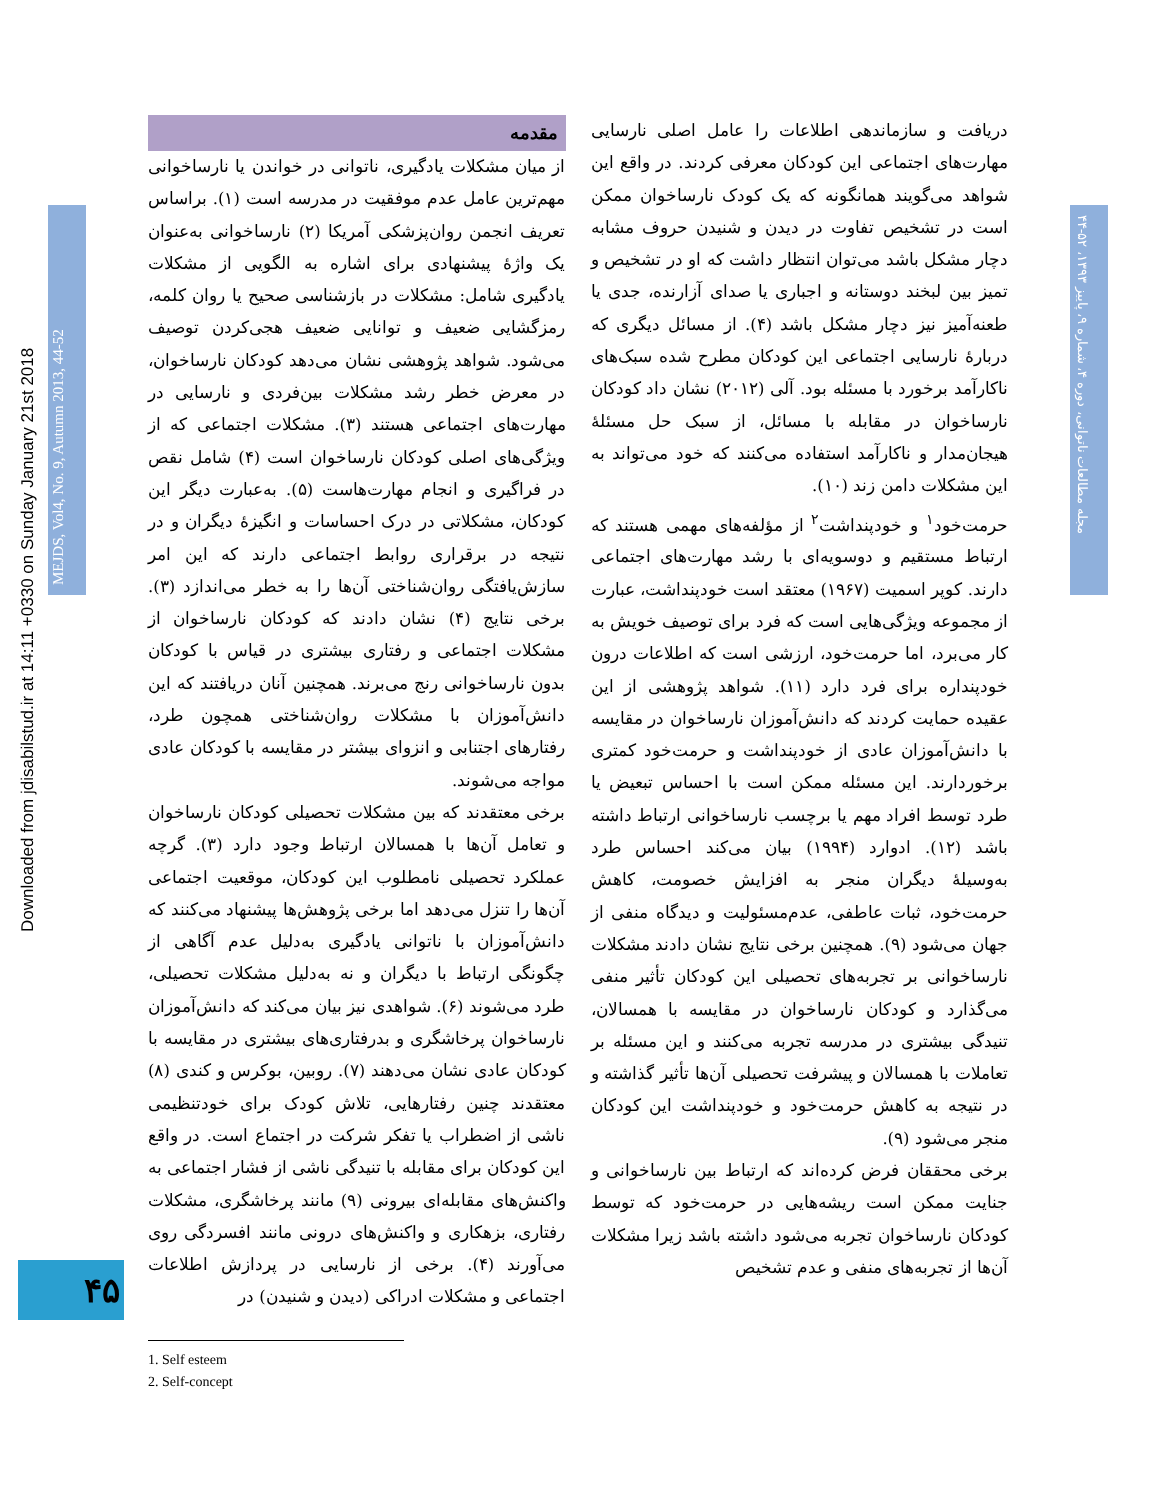Downloaded from jdisabilstud.ir at 14:11 +0330 on Sunday January 21st 2018
MEJDS, Vol4, No. 9, Autumn 2013, 44-52
مجله مطالعات ناتوانی، دوره ۴، شماره ۹، پاییز ۱۳۹۳، ۵۲-۴۴
مقدمه
از میان مشکلات یادگیری، ناتوانی در خواندن یا نارساخوانی مهم‌ترین عامل عدم موفقیت در مدرسه است (۱). براساس تعریف انجمن روان‌پزشکی آمریکا (۲) نارساخوانی به‌عنوان یک واژهٔ پیشنهادی برای اشاره به الگویی از مشکلات یادگیری شامل: مشکلات در بازشناسی صحیح یا روان کلمه، رمزگشایی ضعیف و توانایی ضعیف هجی‌کردن توصیف می‌شود. شواهد پژوهشی نشان می‌دهد کودکان نارساخوان، در معرض خطر رشد مشکلات بین‌فردی و نارسایی در مهارت‌های اجتماعی هستند (۳). مشکلات اجتماعی که از ویژگی‌های اصلی کودکان نارساخوان است (۴) شامل نقص در فراگیری و انجام مهارت‌هاست (۵). به‌عبارت دیگر این کودکان، مشکلاتی در درک احساسات و انگیزهٔ دیگران و در نتیجه در برقراری روابط اجتماعی دارند که این امر سازش‌یافتگی روان‌شناختی آن‌ها را به خطر می‌اندازد (۳). برخی نتایج (۴) نشان دادند که کودکان نارساخوان از مشکلات اجتماعی و رفتاری بیشتری در قیاس با کودکان بدون نارساخوانی رنج می‌برند. همچنین آنان دریافتند که این دانش‌آموزان با مشکلات روان‌شناختی همچون طرد، رفتارهای اجتنابی و انزوای بیشتر در مقایسه با کودکان عادی مواجه می‌شوند.
برخی معتقدند که بین مشکلات تحصیلی کودکان نارساخوان و تعامل آن‌ها با همسالان ارتباط وجود دارد (۳). گرچه عملکرد تحصیلی نامطلوب این کودکان، موقعیت اجتماعی آن‌ها را تنزل می‌دهد اما برخی پژوهش‌ها پیشنهاد می‌کنند که دانش‌آموزان با ناتوانی یادگیری به‌دلیل عدم آگاهی از چگونگی ارتباط با دیگران و نه به‌دلیل مشکلات تحصیلی، طرد می‌شوند (۶). شواهدی نیز بیان می‌کند که دانش‌آموزان نارساخوان پرخاشگری و بدرفتاری‌های بیشتری در مقایسه با کودکان عادی نشان می‌دهند (۷). روبین، بوکرس و کندی (۸) معتقدند چنین رفتارهایی، تلاش کودک برای خودتنظیمی ناشی از اضطراب یا تفکر شرکت در اجتماع است. در واقع این کودکان برای مقابله با تنیدگی ناشی از فشار اجتماعی به واکنش‌های مقابله‌ای بیرونی (۹) مانند پرخاشگری، مشکلات رفتاری، بزهکاری و واکنش‌های درونی مانند افسردگی روی می‌آورند (۴). برخی از نارسایی در پردازش اطلاعات اجتماعی و مشکلات ادراکی (دیدن و شنیدن) در
دریافت و سازماندهی اطلاعات را عامل اصلی نارسایی مهارت‌های اجتماعی این کودکان معرفی کردند. در واقع این شواهد می‌گویند همانگونه که یک کودک نارساخوان ممکن است در تشخیص تفاوت در دیدن و شنیدن حروف مشابه دچار مشکل باشد می‌توان انتظار داشت که او در تشخیص و تمیز بین لبخند دوستانه و اجباری یا صدای آزارنده، جدی یا طعنه‌آمیز نیز دچار مشکل باشد (۴). از مسائل دیگری که دربارهٔ نارسایی اجتماعی این کودکان مطرح شده سبک‌های ناکارآمد برخورد با مسئله بود. آلی (۲۰۱۲) نشان داد کودکان نارساخوان در مقابله با مسائل، از سبک حل مسئلهٔ هیجان‌مدار و ناکارآمد استفاده می‌کنند که خود می‌تواند به این مشکلات دامن زند (۱۰).
حرمت‌خود<sup>۱</sup> و خودپنداشت<sup>۲</sup> از مؤلفه‌های مهمی هستند که ارتباط مستقیم و دوسویه‌ای با رشد مهارت‌های اجتماعی دارند. کوپر اسمیت (۱۹۶۷) معتقد است خودپنداشت، عبارت از مجموعه ویژگی‌هایی است که فرد برای توصیف خویش به کار می‌برد، اما حرمت‌خود، ارزشی است که اطلاعات درون خودپنداره برای فرد دارد (۱۱). شواهد پژوهشی از این عقیده حمایت کردند که دانش‌آموزان نارساخوان در مقایسه با دانش‌آموزان عادی از خودپنداشت و حرمت‌خود کمتری برخوردارند. این مسئله ممکن است با احساس تبعیض یا طرد توسط افراد مهم یا برچسب نارساخوانی ارتباط داشته باشد (۱۲). ادوارد (۱۹۹۴) بیان می‌کند احساس طرد به‌وسیلهٔ دیگران منجر به افزایش خصومت، کاهش حرمت‌خود، ثبات عاطفی، عدم‌مسئولیت و دیدگاه منفی از جهان می‌شود (۹). همچنین برخی نتایج نشان دادند مشکلات نارساخوانی بر تجربه‌های تحصیلی این کودکان تأثیر منفی می‌گذارد و کودکان نارساخوان در مقایسه با همسالان، تنیدگی بیشتری در مدرسه تجربه می‌کنند و این مسئله بر تعاملات با همسالان و پیشرفت تحصیلی آن‌ها تأثیر گذاشته و در نتیجه به کاهش حرمت‌خود و خودپنداشت این کودکان منجر می‌شود (۹).
برخی محققان فرض کرده‌اند که ارتباط بین نارساخوانی و جنایت ممکن است ریشه‌هایی در حرمت‌خود که توسط کودکان نارساخوان تجربه می‌شود داشته باشد زیرا مشکلات آن‌ها از تجربه‌های منفی و عدم تشخیص
۴۵
1. Self esteem
2. Self-concept